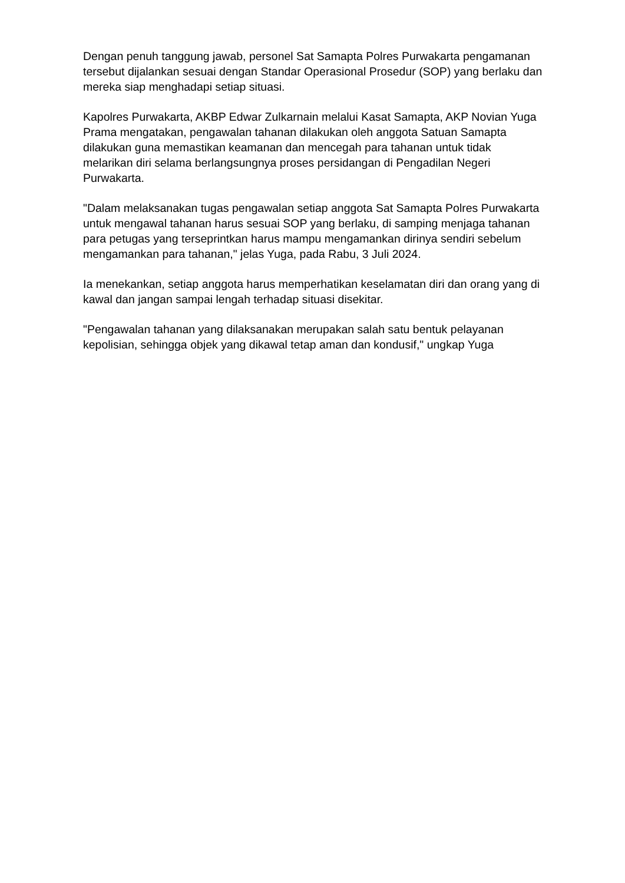Dengan penuh tanggung jawab, personel Sat Samapta Polres Purwakarta pengamanan tersebut dijalankan sesuai dengan Standar Operasional Prosedur (SOP) yang berlaku dan mereka siap menghadapi setiap situasi.
Kapolres Purwakarta, AKBP Edwar Zulkarnain melalui Kasat Samapta, AKP Novian Yuga Prama mengatakan, pengawalan tahanan dilakukan oleh anggota Satuan Samapta dilakukan guna memastikan keamanan dan mencegah para tahanan untuk tidak melarikan diri selama berlangsungnya proses persidangan di Pengadilan Negeri Purwakarta.
"Dalam melaksanakan tugas pengawalan setiap anggota Sat Samapta Polres Purwakarta untuk mengawal tahanan harus sesuai SOP yang berlaku, di samping menjaga tahanan para petugas yang terseprintkan harus mampu mengamankan dirinya sendiri sebelum mengamankan para tahanan," jelas Yuga, pada Rabu, 3 Juli 2024.
Ia menekankan, setiap anggota harus memperhatikan keselamatan diri dan orang yang di kawal dan jangan sampai lengah terhadap situasi disekitar.
"Pengawalan tahanan yang dilaksanakan merupakan salah satu bentuk pelayanan kepolisian, sehingga objek yang dikawal tetap aman dan kondusif," ungkap Yuga